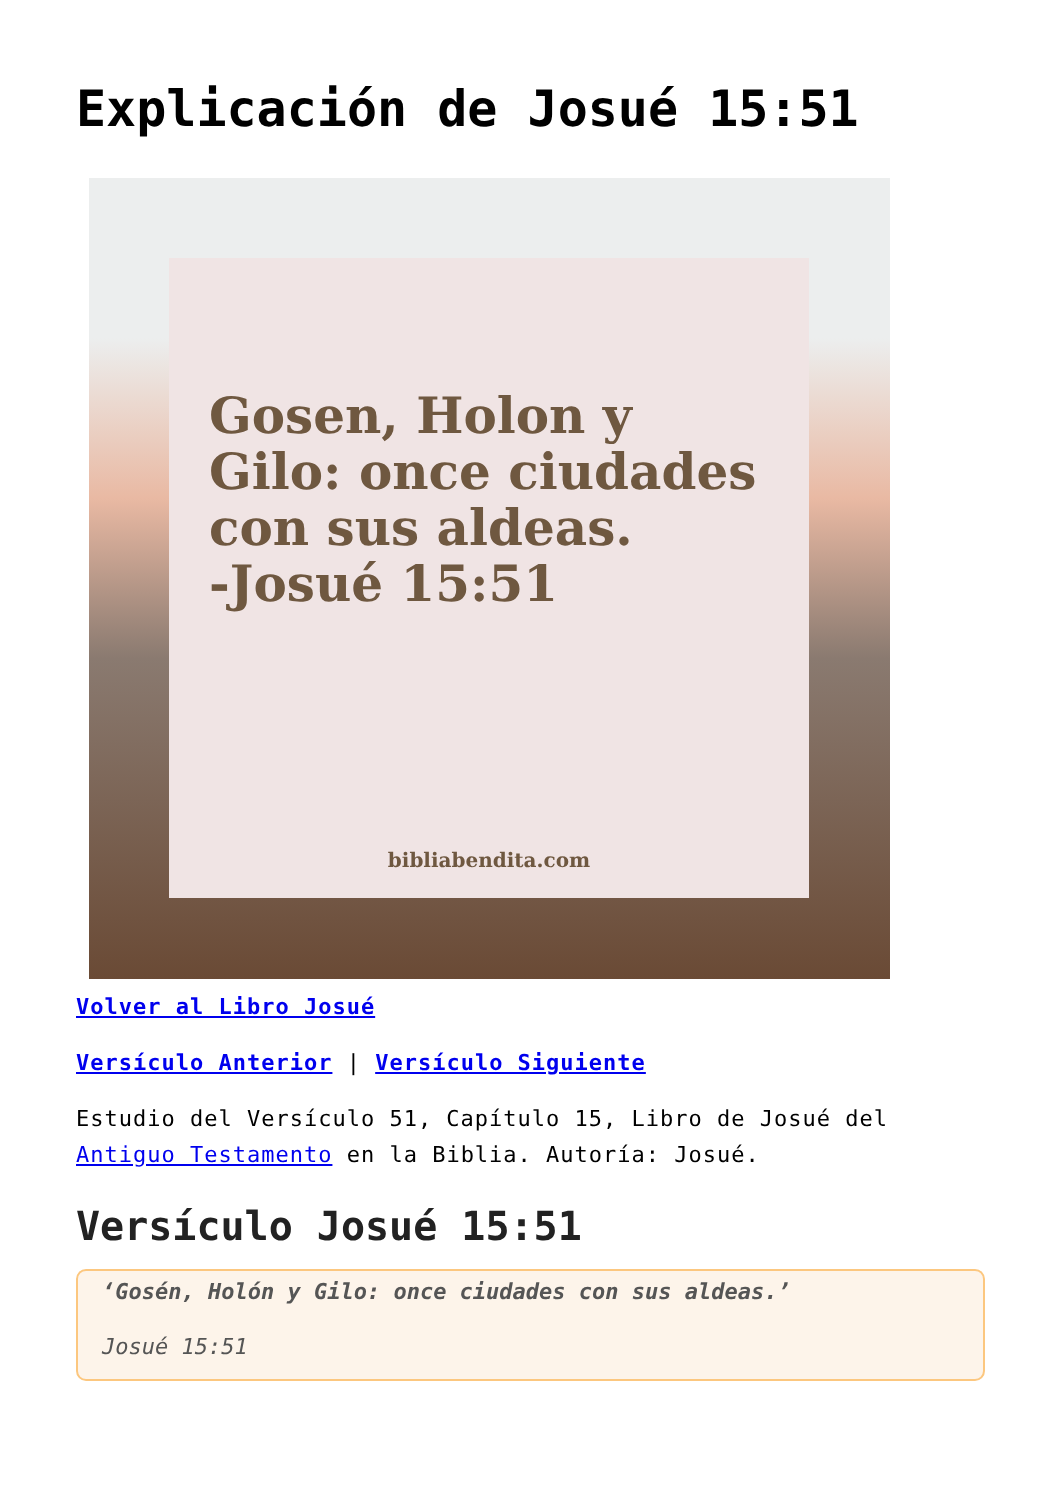Explicación de Josué 15:51
Gosen, Holon y Gilo: once ciudades con sus aldeas.
-Josué 15:51
bibliabendita.com
Volver al Libro Josué
Versículo Anterior | Versículo Siguiente
Estudio del Versículo 51, Capítulo 15, Libro de Josué del Antiguo Testamento en la Biblia. Autoría: Josué.
Versículo Josué 15:51
‘Gosén, Holón y Gilo: once ciudades con sus aldeas.’
Josué 15:51